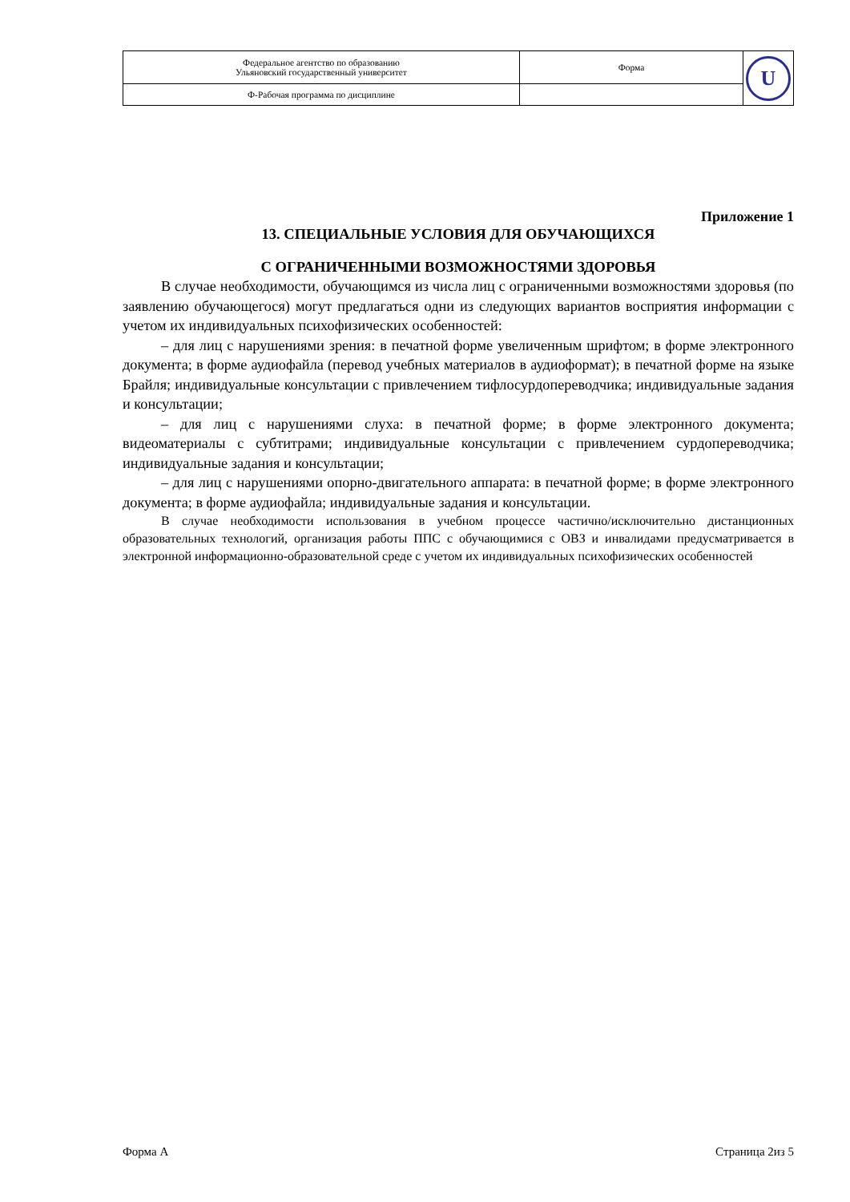| Федеральное агентство по образованию Ульяновский государственный университет | Форма | U |
| Ф-Рабочая программа по дисциплине | | |
Приложение 1
13. СПЕЦИАЛЬНЫЕ УСЛОВИЯ ДЛЯ ОБУЧАЮЩИХСЯ
С ОГРАНИЧЕННЫМИ ВОЗМОЖНОСТЯМИ ЗДОРОВЬЯ
В случае необходимости, обучающимся из числа лиц с ограниченными возможностями здоровья (по заявлению обучающегося) могут предлагаться одни из следующих вариантов восприятия информации с учетом их индивидуальных психофизических особенностей:
– для лиц с нарушениями зрения: в печатной форме увеличенным шрифтом; в форме электронного документа; в форме аудиофайла (перевод учебных материалов в аудиоформат); в печатной форме на языке Брайля; индивидуальные консультации с привлечением тифлосурдопереводчика; индивидуальные задания и консультации;
– для лиц с нарушениями слуха: в печатной форме; в форме электронного документа; видеоматериалы с субтитрами; индивидуальные консультации с привлечением сурдопереводчика; индивидуальные задания и консультации;
– для лиц с нарушениями опорно-двигательного аппарата: в печатной форме; в форме электронного документа; в форме аудиофайла; индивидуальные задания и консультации.
В случае необходимости использования в учебном процессе частично/исключительно дистанционных образовательных технологий, организация работы ППС с обучающимися с ОВЗ и инвалидами предусматривается в электронной информационно-образовательной среде с учетом их индивидуальных психофизических особенностей
Форма А Страница 2из 5